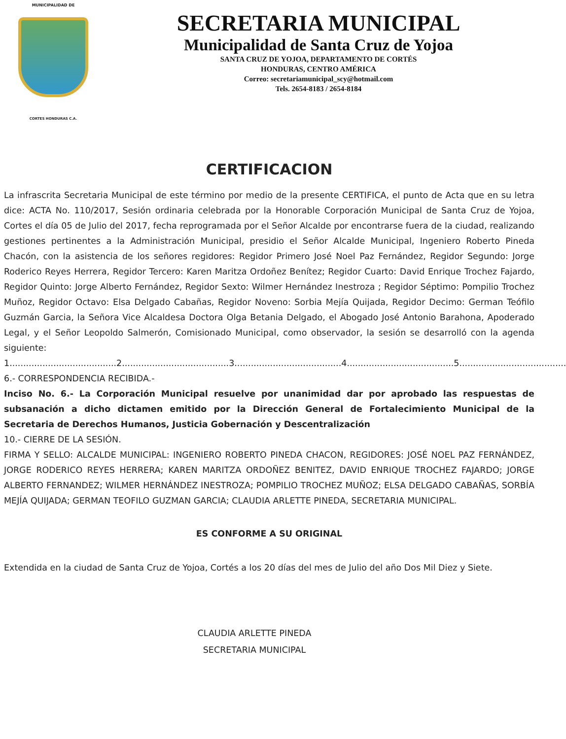MUNICIPALIDAD DE
CORTES HONDURAS C.A.
SECRETARIA MUNICIPAL
Municipalidad de Santa Cruz de Yojoa
SANTA CRUZ DE YOJOA, DEPARTAMENTO DE CORTÉS
HONDURAS, CENTRO AMÉRICA
Correo: secretariamunicipal_scy@hotmail.com
Tels. 2654-8183 / 2654-8184
CERTIFICACION
La infrascrita Secretaria Municipal de este término por medio de la presente CERTIFICA, el punto de Acta que en su letra dice: ACTA No. 110/2017, Sesión ordinaria celebrada por la Honorable Corporación Municipal de Santa Cruz de Yojoa, Cortes el día 05 de Julio del 2017, fecha reprogramada por el Señor Alcalde por encontrarse fuera de la ciudad, realizando gestiones pertinentes a la Administración Municipal, presidio el Señor Alcalde Municipal, Ingeniero Roberto Pineda Chacón, con la asistencia de los señores regidores: Regidor Primero José Noel Paz Fernández, Regidor Segundo: Jorge Roderico Reyes Herrera, Regidor Tercero: Karen Maritza Ordoñez Benítez; Regidor Cuarto: David Enrique Trochez Fajardo, Regidor Quinto: Jorge Alberto Fernández, Regidor Sexto: Wilmer Hernández Inestroza ; Regidor Séptimo: Pompilio Trochez Muñoz, Regidor Octavo: Elsa Delgado Cabañas, Regidor Noveno: Sorbia Mejía Quijada, Regidor Decimo: German Teófilo Guzmán Garcia, la Señora Vice Alcaldesa Doctora Olga Betania Delgado, el Abogado José Antonio Barahona, Apoderado Legal, y el Señor Leopoldo Salmerón, Comisionado Municipal, como observador, la sesión se desarrolló con la agenda siguiente:
1.......................................2.......................................3.......................................4.......................................5.......................................
6.- CORRESPONDENCIA RECIBIDA.-
Inciso No. 6.- La Corporación Municipal resuelve por unanimidad dar por aprobado las respuestas de subsanación a dicho dictamen emitido por la Dirección General de Fortalecimiento Municipal de la Secretaria de Derechos Humanos, Justicia Gobernación y Descentralización
10.- CIERRE DE LA SESIÓN.
FIRMA Y SELLO: ALCALDE MUNICIPAL: INGENIERO ROBERTO PINEDA CHACON, REGIDORES: JOSÉ NOEL PAZ FERNÁNDEZ, JORGE RODERICO REYES HERRERA; KAREN MARITZA ORDOÑEZ BENITEZ, DAVID ENRIQUE TROCHEZ FAJARDO; JORGE ALBERTO FERNANDEZ; WILMER HERNÁNDEZ INESTROZA; POMPILIO TROCHEZ MUÑOZ; ELSA DELGADO CABAÑAS, SORBÍA MEJÍA QUIJADA; GERMAN TEOFILO GUZMAN GARCIA; CLAUDIA ARLETTE PINEDA, SECRETARIA MUNICIPAL.
ES CONFORME A SU ORIGINAL
Extendida en la ciudad de Santa Cruz de Yojoa, Cortés a los 20 días del mes de Julio del año Dos Mil Diez y Siete.
CLAUDIA ARLETTE PINEDA
SECRETARIA MUNICIPAL